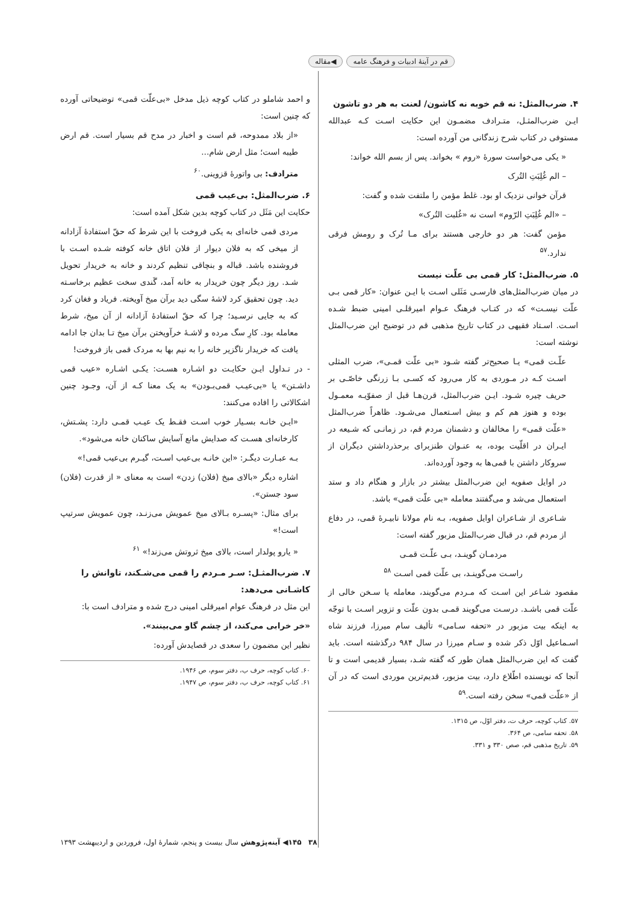قم در آینهٔ ادبیات و فرهنگ عامه ◀مقاله
۴. ضرب‌المثل: نه قم خوبه نه کاشون/ لعنت به هر دو تاشون
ایـن ضرب‌المثـل، متـرادف مضمـون این حکایت اسـت کـه عبدالله مستوفی در کتاب شرح زندگانی من آورده است:
« یکی می‌خواست سورهٔ «روم » بخواند. پس از بسم الله خواند:
– الم غُلِبَتِ التُرک
قرآن خوانی نزدیک او بود. غلط مؤمن را ملتفت شده و گفت:
– «الم غُلِبَتِ الرّوم» است نه «غُلبت التُرک»
مؤمن گفت: هر دو خارجی هستند برای مـا تُرک و رومش فرقی ندارد.<sup>۵۷</sup>
۵. ضرب‌المثل: کار قمی بی علّت نیست
در میان ضرب‌المثل‌های فارسـی مَثَلی اسـت با ایـن عنوان: «کار قمی بـی علّت نیسـت» که در کتـاب فرهنگ عـوام امیرقلـی امینی ضبط شـده اسـت. اسـتاد فقیهی در کتاب تاریخ مذهبی قم در توضیح این ضرب‌المثل نوشته است:
علّـت قمی» یـا صحیح‌تر گفته شـود «بی علّت قمـی»، ضرب المثلی اسـت کـه در مـوردی به کار می‌رود که کسـی بـا زرنگی خاصّـی بر حریف چیره شـود. ایـن ضرب‌المثل، قرن‌هـا قبل از صفوّیـه معمـول بوده و هنوز هم کم و بیش اسـتعمال می‌شـود. ظاهراً ضرب‌المثل «علّت قمی» را مخالفان و دشمنان مردم قم، در زمانـی که شـیعه در ایـران در اقلّیت بوده، به عنـوان طنزبرای برحذرداشتن دیگران از سروکار داشتن با قمی‌ها به وجود آورده‌اند.
در اوایل صفویه این ضرب‌المثل بیشتر در بازار و هنگام داد و ستد استعمال می‌شد و می‌گفتند معامله «بی علّت قمی» باشد.
شـاعری از شـاعران اوایل صفویه، بـه نام مولانا نابیـرهٔ قمی، در دفاع از مردم قم، در قبال ضرب‌المثل مزبور گفته است:
مردمـان گوینـد، بـی علّـت قمـی
راسـت می‌گوینـد، بی علّت قمی اسـت <sup>۵۸</sup>
مقصود شـاعر این اسـت که مـردم می‌گویند، معامله یا سـخن خالی از علّت قمی باشـد. درسـت می‌گویند قمـی بدون علّت و تزویر اسـت با توجّه به اینکه بیت مزبور در «تحفه سـامی» تألیف سام میرزا، فرزند شاه اسـماعیل اوّل ذکر شده و سـام میرزا در سال ۹۸۴ درگذشته است. باید گفت که این ضرب‌المثل همان طور که گفته شـد، بسیار قدیمی است و تا آنجا که نویسنده اطّلاع دارد، بیت مزبور، قدیم‌ترین موردی است که در آن از «علّت قمی» سخن رفته است.<sup>۵۹</sup>
۵۷. کتاب کوچه، حرف ت، دفتر اوّل، ص ۱۳۱۵.
۵۸. تحفه سامی، ص ۳۶۴.
۵۹. تاریخ مذهبی قم، صص ۳۳۰ و ۳۳۱.
و احمد شاملو در کتاب کوچه ذیل مدخل «بی‌علّت قمی» توضیحاتی آورده که چنین است:
«از بلاد ممدوحه، قم است و اخبار در مدح قم بسیار است. قم ارض طیبه است؛ مثل ارض شام...
مترادف: بی واتورهٔ قزوینی.<sup>۶۰</sup>
۶. ضرب‌المثل: بی‌عیب قمی
حکایت این مَثَل در کتاب کوچه بدین شکل آمده است:
مردی قمی خانه‌ای به یکی فروخت با این شرط که حقّ استفادهٔ آزادانه از میخی که به فلان دیوار از فلان اتاق خانه کوفته شـده اسـت با فروشنده باشد. قباله و بنچاقی تنظیم کردند و خانه به خریدار تحویل شـد. روز دیگر چون خریدار به خانه آمد، گَندی سخت عظیم برخاسـته دید. چون تحقیق کرد لاشهٔ سگی دید برآن میخ آویخته. فریاد و فغان کرد که به جایی نرسـید؛ چرا که حقّ استفادهٔ آزادانه از آن میخ، شرط معامله بود. کارِ سگ مرده و لاشـهٔ خرآویختن برآن میخ تـا بدان جا ادامه یافت که خریدار ناگزیر خانه را به نیم بها به مردک قمی باز فروخت!
- در تـداول ایـن حکایـت دو اشـاره هسـت: یکـی اشـاره «عیب قمی داشـتن» یا «بی‌عیـب قمی‌بـودن» به یک معنا کـه از آن، وجـود چنین اشکالاتی را افاده می‌کنند:
«ایـن خانـه بسـیار خوب اسـت فقـط یک عیـب قمـی دارد: پشـتش، کارخانه‌ای هسـت که صدایش مانع آسایش ساکنان خانه می‌شود».
بـه عبـارت دیگـر: «این خانـه بی‌عیب اسـت، گیـرم بی‌عیب قمی!»
اشاره دیگر «بالای میخ (فلان) زدن» است به معنای « از قدرت (فلان) سود جستن».
برای مثال: «پسـره بـالای میخ عمویش می‌زنـد، چون عمویش سرتیپ است!»
« یارو پولدار است، بالای میخ ثروتش می‌زند!» <sup>۶۱</sup>
۷. ضرب‌المثـل: سـر مـردم را قمی می‌شـکند، تاوانش را کاشـانی می‌دهد:
این مثل در فرهنگ عوام امیرقلی امینی درج شده و مترادف است با:
«خر خرابی می‌کند، از چشم گاو می‌بینند».
نظیر این مضمون را سعدی در قصایدش آورده:
۶۰. کتاب کوچه، حرف ب، دفتر سوم، ص ۱۹۴۶.
۶۱. کتاب کوچه، حرف ب، دفتر سوم، ص ۱۹۴۷.
۳۸ ۱۴۵◀ آینه‌پژوهش سال بیست و پنجم، شمارهٔ اول، فروردین و اردیبهشت ۱۳۹۳